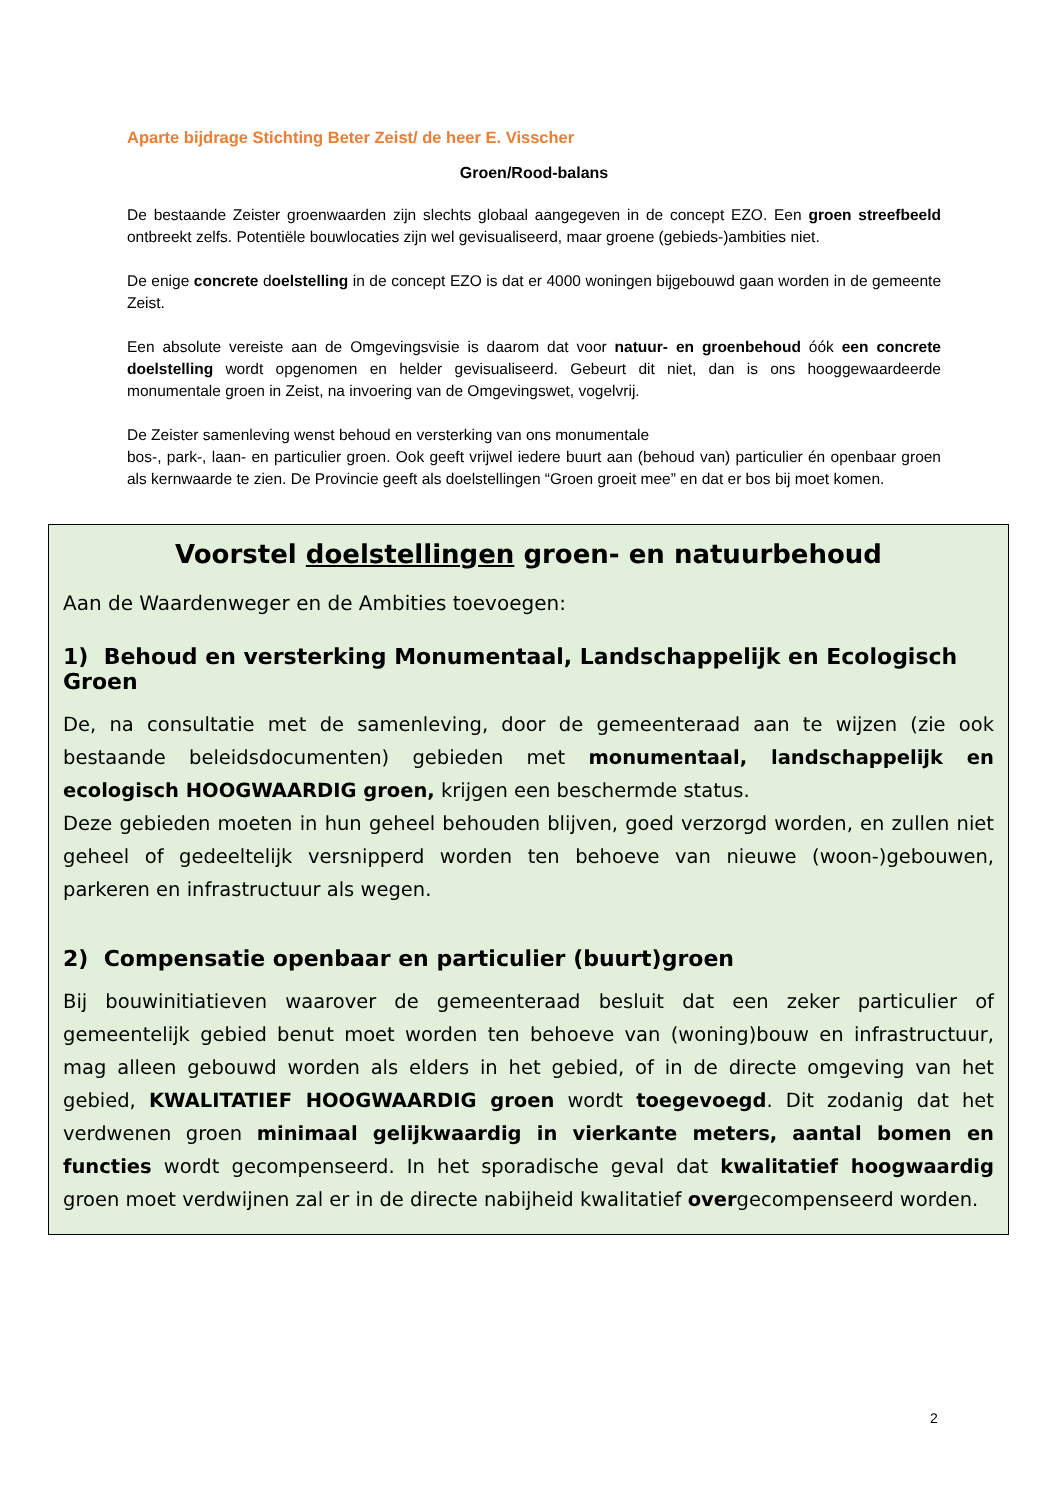Aparte bijdrage Stichting Beter Zeist/ de heer E. Visscher
Groen/Rood-balans
De bestaande Zeister groenwaarden zijn slechts globaal aangegeven in de concept EZO. Een groen streefbeeld ontbreekt zelfs. Potentiële bouwlocaties zijn wel gevisualiseerd, maar groene (gebieds-)ambities niet.
De enige concrete doelstelling in de concept EZO is dat er 4000 woningen bijgebouwd gaan worden in de gemeente Zeist.
Een absolute vereiste aan de Omgevingsvisie is daarom dat voor natuur- en groenbehoud óók een concrete doelstelling wordt opgenomen en helder gevisualiseerd. Gebeurt dit niet, dan is ons hooggewaardeerde monumentale groen in Zeist, na invoering van de Omgevingswet, vogelvrij.
De Zeister samenleving wenst behoud en versterking van ons monumentale
bos-, park-, laan- en particulier groen. Ook geeft vrijwel iedere buurt aan (behoud van) particulier én openbaar groen als kernwaarde te zien. De Provincie geeft als doelstellingen “Groen groeit mee” en dat er bos bij moet komen.
Voorstel doelstellingen groen- en natuurbehoud
Aan de Waardenweger en de Ambities toevoegen:
1) Behoud en versterking Monumentaal, Landschappelijk en Ecologisch Groen
De, na consultatie met de samenleving, door de gemeenteraad aan te wijzen (zie ook bestaande beleidsdocumenten) gebieden met monumentaal, landschappelijk en ecologisch HOOGWAARDIG groen, krijgen een beschermde status.
Deze gebieden moeten in hun geheel behouden blijven, goed verzorgd worden, en zullen niet geheel of gedeeltelijk versnipperd worden ten behoeve van nieuwe (woon-)gebouwen, parkeren en infrastructuur als wegen.
2) Compensatie openbaar en particulier (buurt)groen
Bij bouwinitiatieven waarover de gemeenteraad besluit dat een zeker particulier of gemeentelijk gebied benut moet worden ten behoeve van (woning)bouw en infrastructuur, mag alleen gebouwd worden als elders in het gebied, of in de directe omgeving van het gebied, KWALITATIEF HOOGWAARDIG groen wordt toegevoegd. Dit zodanig dat het verdwenen groen minimaal gelijkwaardig in vierkante meters, aantal bomen en functies wordt gecompenseerd. In het sporadische geval dat kwalitatief hoogwaardig groen moet verdwijnen zal er in de directe nabijheid kwalitatief overgecompenseerd worden.
2